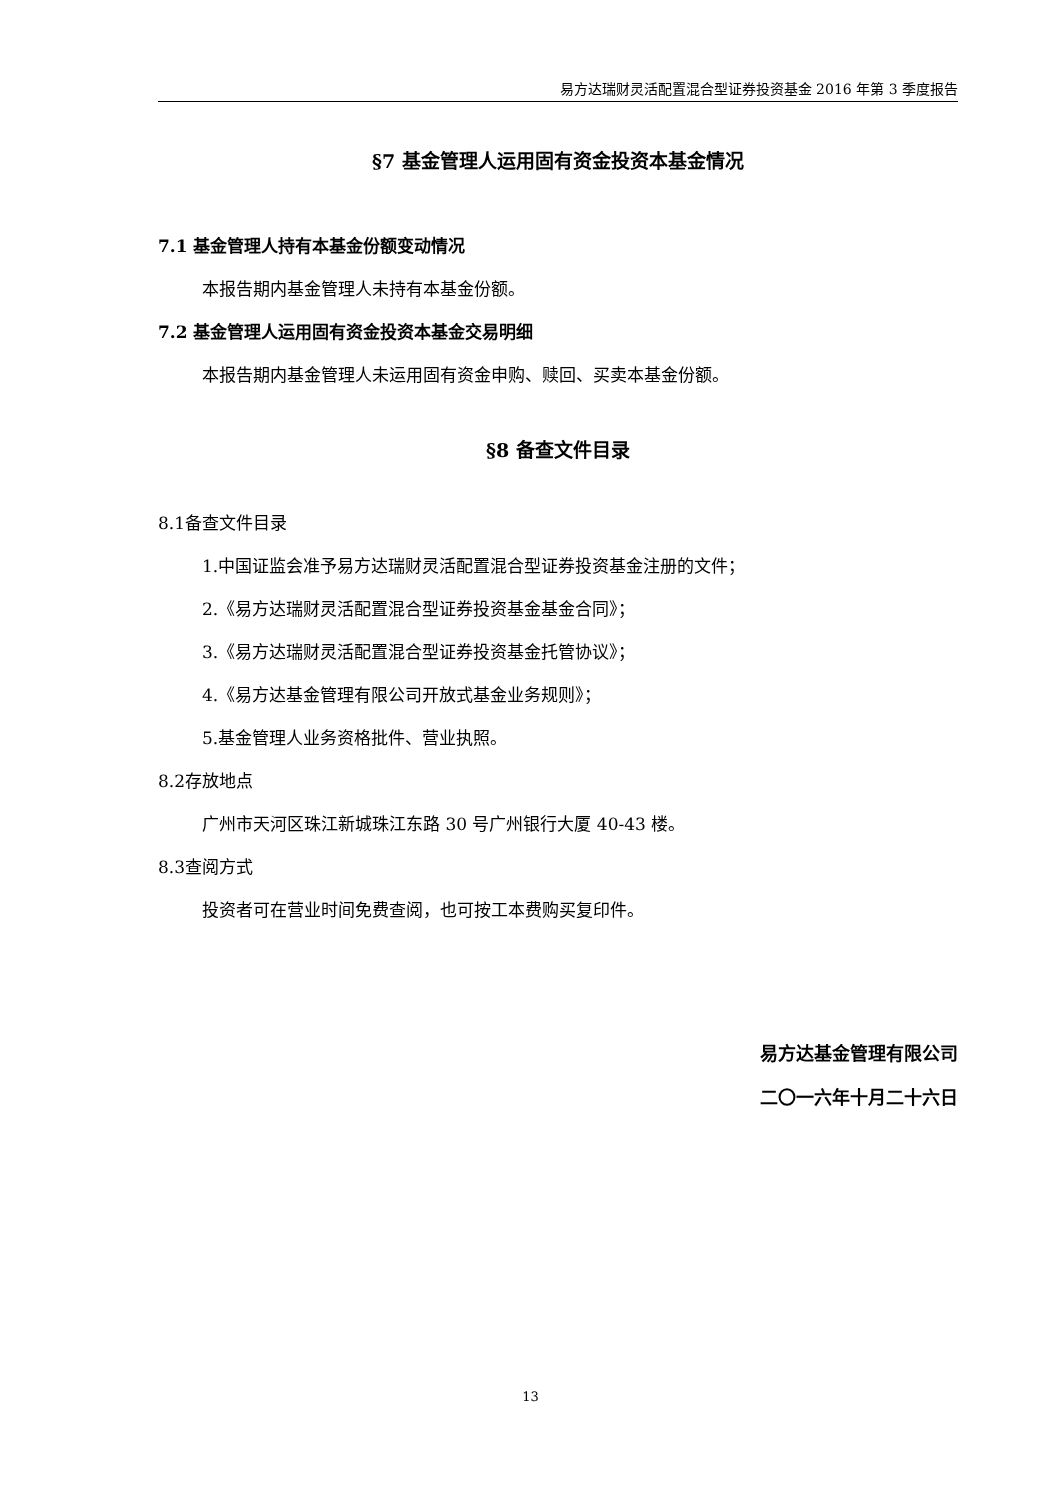易方达瑞财灵活配置混合型证券投资基金 2016 年第 3 季度报告
§7 基金管理人运用固有资金投资本基金情况
7.1 基金管理人持有本基金份额变动情况
本报告期内基金管理人未持有本基金份额。
7.2 基金管理人运用固有资金投资本基金交易明细
本报告期内基金管理人未运用固有资金申购、赎回、买卖本基金份额。
§8 备查文件目录
8.1备查文件目录
1.中国证监会准予易方达瑞财灵活配置混合型证券投资基金注册的文件；
2.《易方达瑞财灵活配置混合型证券投资基金基金合同》；
3.《易方达瑞财灵活配置混合型证券投资基金托管协议》；
4.《易方达基金管理有限公司开放式基金业务规则》；
5.基金管理人业务资格批件、营业执照。
8.2存放地点
广州市天河区珠江新城珠江东路 30 号广州银行大厦 40-43 楼。
8.3查阅方式
投资者可在营业时间免费查阅，也可按工本费购买复印件。
易方达基金管理有限公司
二〇一六年十月二十六日
13